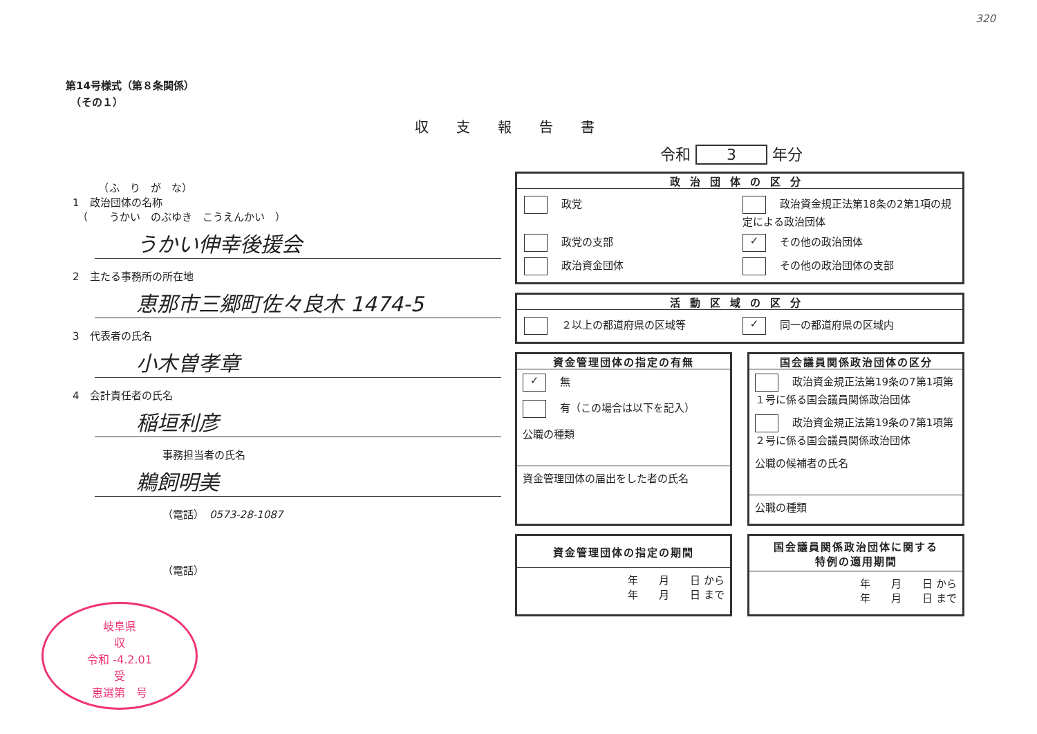320
第14号様式（第８条関係）
　（その１）
収支報告書
令和 3 年分
　　　（ふ　り　が　な）
1　政治団体の名称
　（　　うかい　のぶゆき　こうえんかい　）
うかい伸幸後援会
2　主たる事務所の所在地
恵那市三郷町佐々良木 1474-5
3　代表者の氏名
小木曽孝章
4　会計責任者の氏名
稲垣利彦
事務担当者の氏名
鵜飼明美
（電話）　0573-28-1087
（電話）
岐阜県
収
令和 -4.2.01
受
恵選第　号
政治団体の区分
政党
政治資金規正法第18条の2第1項の規定による政治団体
政党の支部
✓ その他の政治団体
政治資金団体
その他の政治団体の支部
活動区域の区分
２以上の都道府県の区域等
✓ 同一の都道府県の区域内
資金管理団体の指定の有無
✓ 無
有（この場合は以下を記入）
公職の種類
資金管理団体の届出をした者の氏名
国会議員関係政治団体の区分
政治資金規正法第19条の7第1項第１号に係る国会議員関係政治団体
政治資金規正法第19条の7第1項第２号に係る国会議員関係政治団体
公職の候補者の氏名
公職の種類
資金管理団体の指定の期間
年　　月　　日 から
年　　月　　日 まで
国会議員関係政治団体に関する
特例の適用期間
年　　月　　日 から
年　　月　　日 まで